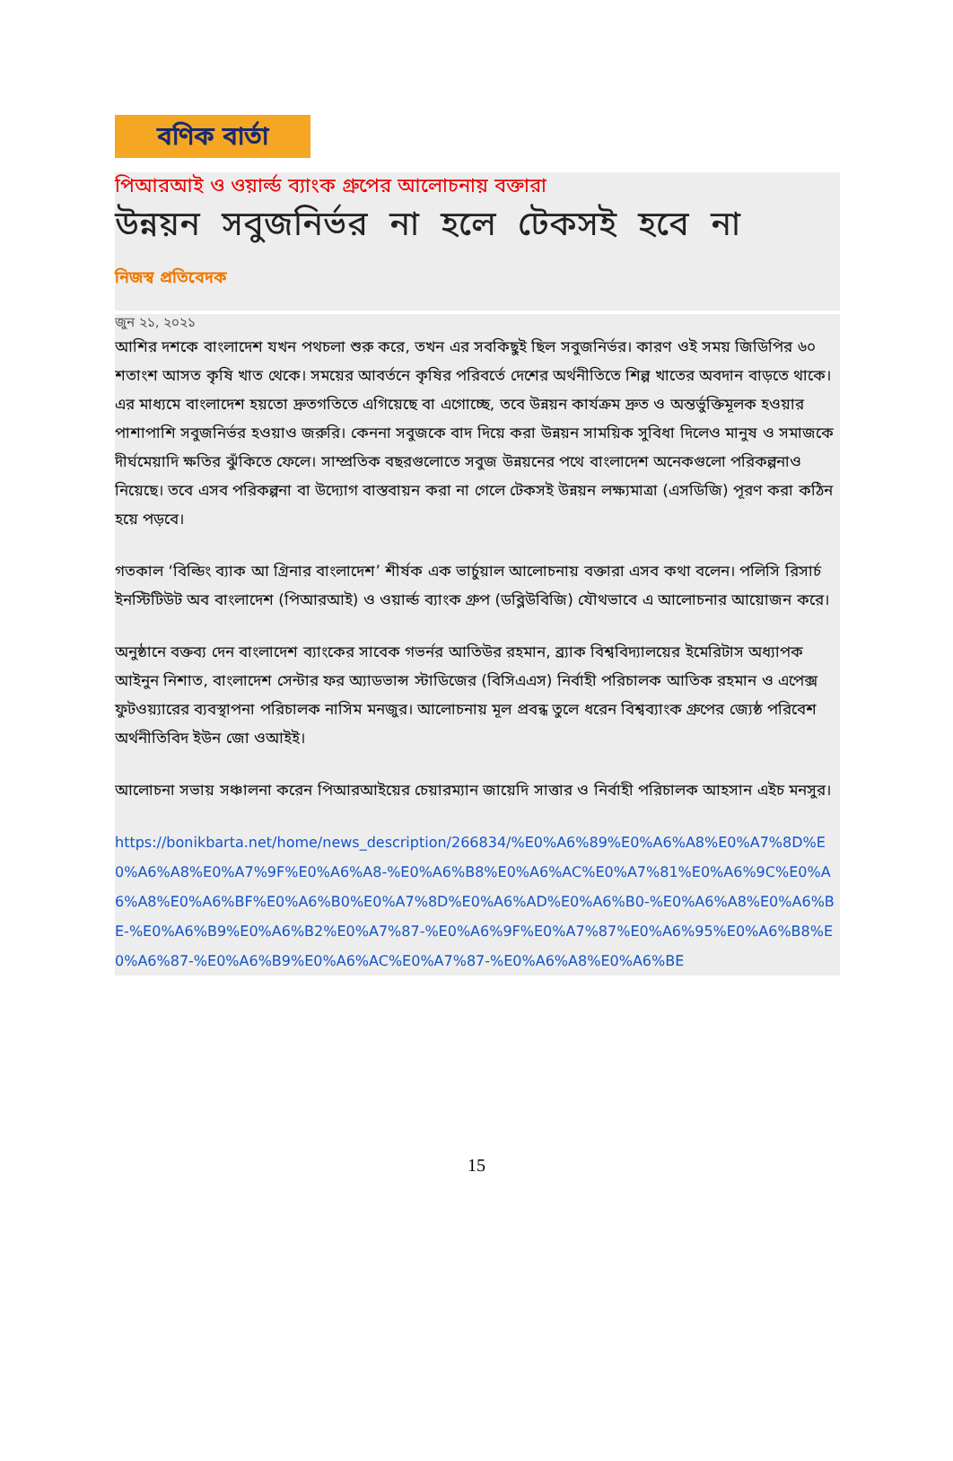বণিক বার্তা
পিআরআই ও ওয়ার্ল্ড ব্যাংক গ্রুপের আলোচনায় বক্তারা
উন্নয়ন সবুজনির্ভর না হলে টেকসই হবে না
নিজস্ব প্রতিবেদক
জুন ২১, ২০২১
আশির দশকে বাংলাদেশ যখন পথচলা শুরু করে, তখন এর সবকিছুই ছিল সবুজনির্ভর। কারণ ওই সময় জিডিপির ৬০ শতাংশ আসত কৃষি খাত থেকে। সময়ের আবর্তনে কৃষির পরিবর্তে দেশের অর্থনীতিতে শিল্প খাতের অবদান বাড়তে থাকে। এর মাধ্যমে বাংলাদেশ হয়তো দ্রুতগতিতে এগিয়েছে বা এগোচ্ছে, তবে উন্নয়ন কার্যক্রম দ্রুত ও অন্তর্ভুক্তিমূলক হওয়ার পাশাপাশি সবুজনির্ভর হওয়াও জরুরি। কেননা সবুজকে বাদ দিয়ে করা উন্নয়ন সাময়িক সুবিধা দিলেও মানুষ ও সমাজকে দীর্ঘমেয়াদি ক্ষতির ঝুঁকিতে ফেলে। সাম্প্রতিক বছরগুলোতে সবুজ উন্নয়নের পথে বাংলাদেশ অনেকগুলো পরিকল্পনাও নিয়েছে। তবে এসব পরিকল্পনা বা উদ্যোগ বাস্তবায়ন করা না গেলে টেকসই উন্নয়ন লক্ষ্যমাত্রা (এসডিজি) পূরণ করা কঠিন হয়ে পড়বে।
গতকাল ‘বিল্ডিং ব্যাক আ গ্রিনার বাংলাদেশ’ শীর্ষক এক ভার্চুয়াল আলোচনায় বক্তারা এসব কথা বলেন। পলিসি রিসার্চ ইনস্টিটিউট অব বাংলাদেশ (পিআরআই) ও ওয়ার্ল্ড ব্যাংক গ্রুপ (ডব্লিউবিজি) যৌথভাবে এ আলোচনার আয়োজন করে।
অনুষ্ঠানে বক্তব্য দেন বাংলাদেশ ব্যাংকের সাবেক গভর্নর আতিউর রহমান, ব্র্যাক বিশ্ববিদ্যালয়ের ইমেরিটাস অধ্যাপক আইনুন নিশাত, বাংলাদেশ সেন্টার ফর অ্যাডভান্স স্টাডিজের (বিসিএএস) নির্বাহী পরিচালক আতিক রহমান ও এপেক্স ফুটওয়্যারের ব্যবস্থাপনা পরিচালক নাসিম মনজুর। আলোচনায় মূল প্রবন্ধ তুলে ধরেন বিশ্বব্যাংক গ্রুপের জ্যেষ্ঠ পরিবেশ অর্থনীতিবিদ ইউন জো ওআইই।
আলোচনা সভায় সঞ্চালনা করেন পিআরআইয়ের চেয়ারম্যান জায়েদি সাত্তার ও নির্বাহী পরিচালক আহসান এইচ মনসুর।
https://bonikbarta.net/home/news_description/266834/%E0%A6%89%E0%A6%A8%E0%A7%8D%E0%A6%A8%E0%A7%9F%E0%A6%A8-%E0%A6%B8%E0%A6%AC%E0%A7%81%E0%A6%9C%E0%A6%A8%E0%A6%BF%E0%A6%B0%E0%A7%8D%E0%A6%AD%E0%A6%B0-%E0%A6%A8%E0%A6%BE-%E0%A6%B9%E0%A6%B2%E0%A7%87-%E0%A6%9F%E0%A7%87%E0%A6%95%E0%A6%B8%E0%A6%87-%E0%A6%B9%E0%A6%AC%E0%A7%87-%E0%A6%A8%E0%A6%BE
15